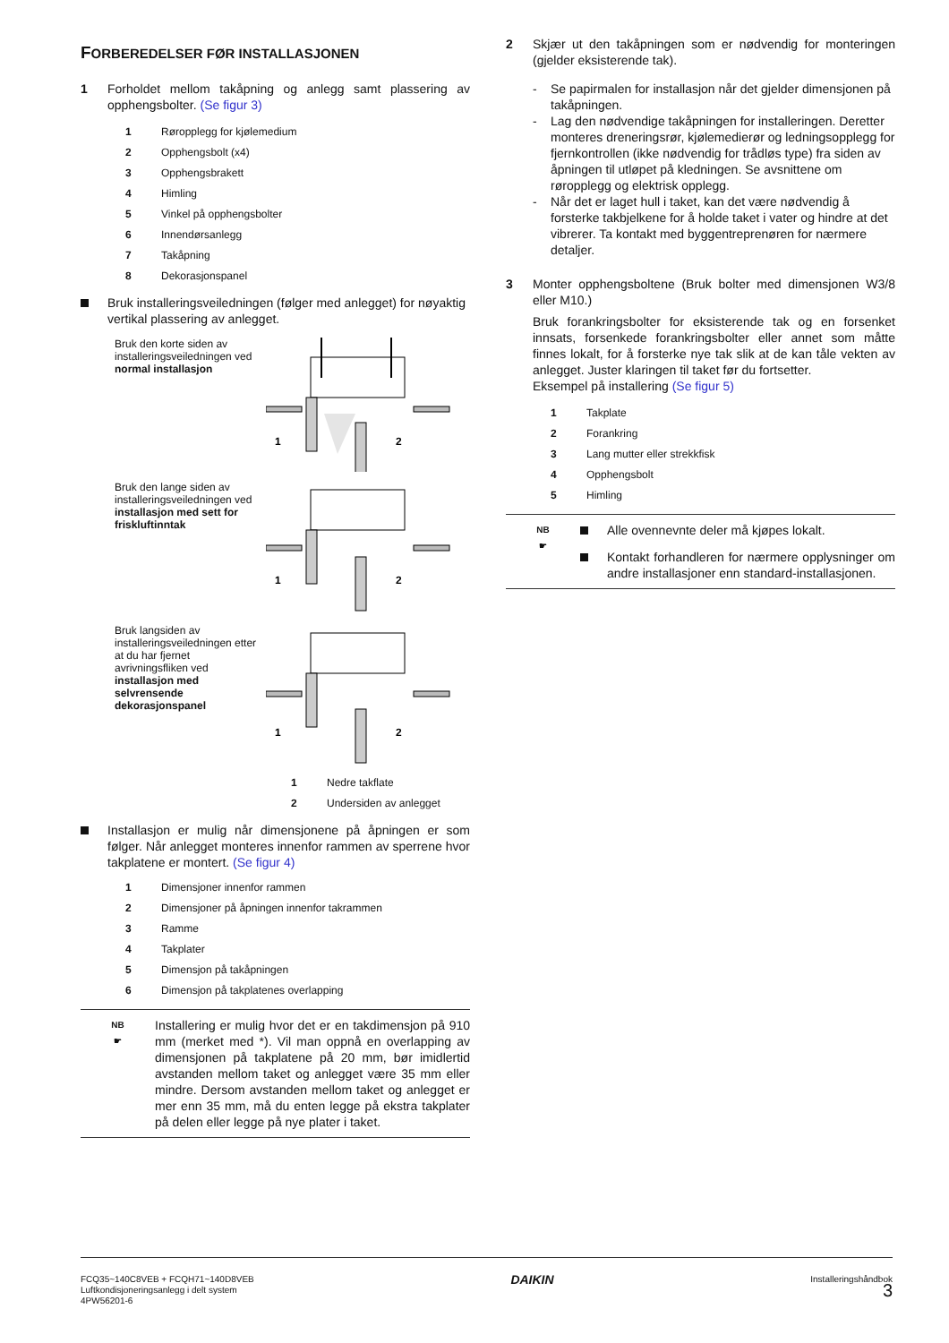FORBEREDELSER FØR INSTALLASJONEN
1 Forholdet mellom takåpning og anlegg samt plassering av opphengsbolter. (Se figur 3)
1 Røropplegg for kjølemedium
2 Opphengsbolt (x4)
3 Opphengsbrakett
4 Himling
5 Vinkel på opphengsbolter
6 Innendørsanlegg
7 Takåpning
8 Dekorasjonspanel
Bruk installeringsveiledningen (følger med anlegget) for nøyaktig vertikal plassering av anlegget.
Bruk den korte siden av installeringsveiledningen ved normal installasjon
1
2
Bruk den lange siden av installeringsveiledningen ved installasjon med sett for friskluftinntak
1
2
Bruk langsiden av installeringsveiledningen etter at du har fjernet avrivningsfliken ved installasjon med selvrensende dekorasjonspanel
1
2
1 Nedre takflate
2 Undersiden av anlegget
Installasjon er mulig når dimensjonene på åpningen er som følger. Når anlegget monteres innenfor rammen av sperrene hvor takplatene er montert. (Se figur 4)
1 Dimensjoner innenfor rammen
2 Dimensjoner på åpningen innenfor takrammen
3 Ramme
4 Takplater
5 Dimensjon på takåpningen
6 Dimensjon på takplatenes overlapping
NB
☛
Installering er mulig hvor det er en takdimensjon på 910 mm (merket med *). Vil man oppnå en overlapping av dimensjonen på takplatene på 20 mm, bør imidlertid avstanden mellom taket og anlegget være 35 mm eller mindre. Dersom avstanden mellom taket og anlegget er mer enn 35 mm, må du enten legge på ekstra takplater på delen eller legge på nye plater i taket.
2 Skjær ut den takåpningen som er nødvendig for monteringen (gjelder eksisterende tak).
- Se papirmalen for installasjon når det gjelder dimensjonen på takåpningen.
- Lag den nødvendige takåpningen for installeringen. Deretter monteres dreneringsrør, kjølemedierør og ledningsopplegg for fjernkontrollen (ikke nødvendig for trådløs type) fra siden av åpningen til utløpet på kledningen. Se avsnittene om røropplegg og elektrisk opplegg.
- Når det er laget hull i taket, kan det være nødvendig å forsterke takbjelkene for å holde taket i vater og hindre at det vibrerer. Ta kontakt med byggentreprenøren for nærmere detaljer.
3 Monter opphengsboltene (Bruk bolter med dimensjonen W3/8 eller M10.)
Bruk forankringsbolter for eksisterende tak og en forsenket innsats, forsenkede forankringsbolter eller annet som måtte finnes lokalt, for å forsterke nye tak slik at de kan tåle vekten av anlegget. Juster klaringen til taket før du fortsetter.
Eksempel på installering (Se figur 5)
1 Takplate
2 Forankring
3 Lang mutter eller strekkfisk
4 Opphengsbolt
5 Himling
NB
☛
Alle ovennevnte deler må kjøpes lokalt.
Kontakt forhandleren for nærmere opplysninger om andre installasjoner enn standard-installasjonen.
FCQ35~140C8VEB + FCQH71~140D8VEB
Luftkondisjoneringsanlegg i delt system
4PW56201-6
DAIKIN
Installeringshåndbok
3